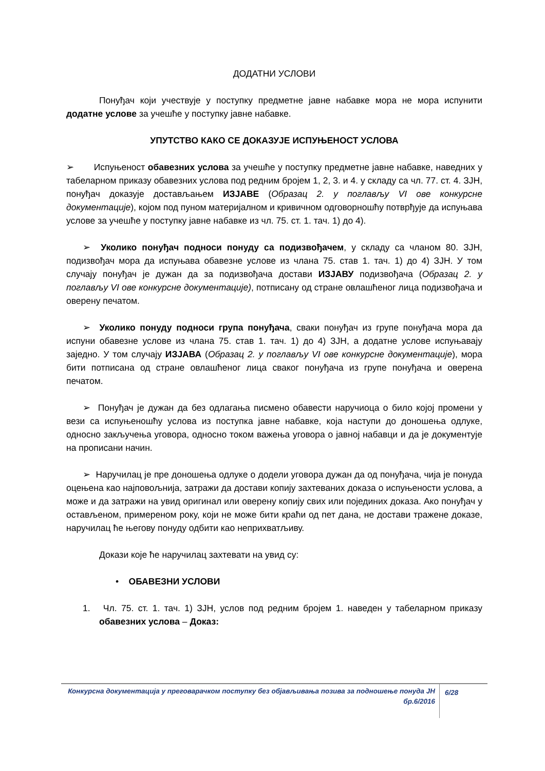ДОДАТНИ УСЛОВИ
Понуђач који учествује у поступку предметне јавне набавке мора не мора испунити додатне услове за учешће у поступку јавне набавке.
УПУТСТВО КАКО СЕ ДОКАЗУЈЕ ИСПУЊЕНОСТ УСЛОВА
➢ Испуњеност обавезних услова за учешће у поступку предметне јавне набавке, наведних у табеларном приказу обавезних услова под редним бројем 1, 2, 3. и 4. у складу са чл. 77. ст. 4. ЗЈН, понуђач доказује достављањем ИЗЈАВЕ (Образац 2. у поглављу VI ове конкурсне документације), којом под пуном материјалном и кривичном одговорношћу потврђује да испуњава услове за учешће у поступку јавне набавке из чл. 75. ст. 1. тач. 1) до 4).
➢ Уколико понуђач подноси понуду са подизвођачем, у складу са чланом 80. ЗЈН, подизвођач мора да испуњава обавезне услове из члана 75. став 1. тач. 1) до 4) ЗЈН. У том случају понуђач је дужан да за подизвођача достави ИЗЈАВУ подизвођача (Образац 2. у поглављу VI ове конкурсне документације), потписану од стране овлашћеног лица подизвођача и оверену печатом.
➢ Уколико понуду подноси група понуђача, сваки понуђач из групе понуђача мора да испуни обавезне услове из члана 75. став 1. тач. 1) до 4) ЗЈН, а додатне услове испуњавају заједно. У том случају ИЗЈАВА (Образац 2. у поглављу VI ове конкурсне документације), мора бити потписана од стране овлашћеног лица сваког понуђача из групе понуђача и оверена печатом.
➢ Понуђач је дужан да без одлагања писмено обавести наручиоца о било којој промени у вези са испуњеношћу услова из поступка јавне набавке, која наступи до доношења одлуке, односно закључења уговора, односно током важења уговора о јавној набавци и да је документује на прописани начин.
➢ Наручилац је пре доношења одлуке о додели уговора дужан да од понуђача, чија је понуда оцењена као најповољнија, затражи да достави копију захтеваних доказа о испуњености услова, а може и да затражи на увид оригинал или оверену копију свих или појединих доказа. Ако понуђач у остављеном, примереном року, који не може бити краћи од пет дана, не достави тражене доказе, наручилац ће његову понуду одбити као неприхватљиву.
Докази које ће наручилац захтевати на увид су:
• ОБАВЕЗНИ УСЛОВИ
1. Чл. 75. ст. 1. тач. 1) ЗЈН, услов под редним бројем 1. наведен у табеларном приказу обавезних услова – Доказ:
Конкурсна документација у преговарачком поступку без објављивања позива за подношење понуда ЈН бр.6/2016
6/28